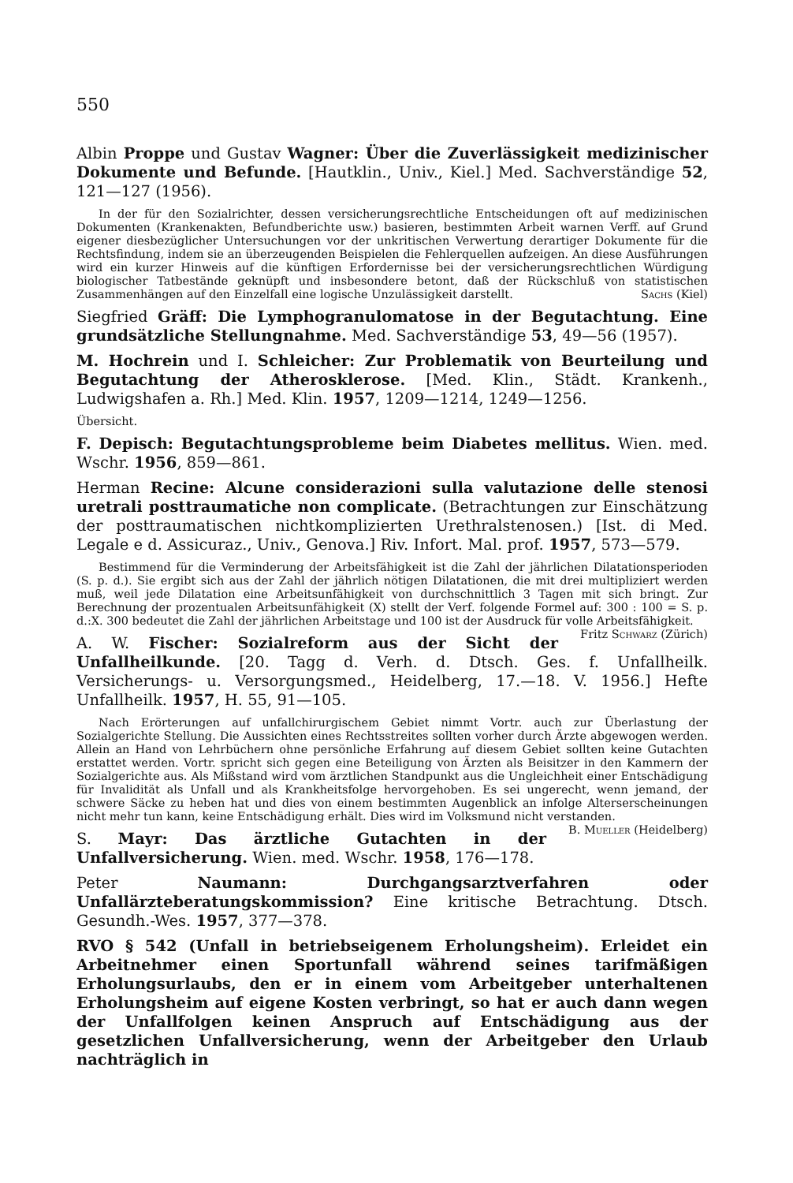550
Albin Proppe und Gustav Wagner: Über die Zuverlässigkeit medizinischer Dokumente und Befunde. [Hautklin., Univ., Kiel.] Med. Sachverständige 52, 121—127 (1956).
In der für den Sozialrichter, dessen versicherungsrechtliche Entscheidungen oft auf medizinischen Dokumenten (Krankenakten, Befundberichte usw.) basieren, bestimmten Arbeit warnen Verff. auf Grund eigener diesbezüglicher Untersuchungen vor der unkritischen Verwertung derartiger Dokumente für die Rechtsfindung, indem sie an überzeugenden Beispielen die Fehlerquellen aufzeigen. An diese Ausführungen wird ein kurzer Hinweis auf die künftigen Erfordernisse bei der versicherungsrechtlichen Würdigung biologischer Tatbestände geknüpft und insbesondere betont, daß der Rückschluß von statistischen Zusammenhängen auf den Einzelfall eine logische Unzulässigkeit darstellt. Sachs (Kiel)
Siegfried Gräff: Die Lymphogranulomatose in der Begutachtung. Eine grundsätzliche Stellungnahme. Med. Sachverständige 53, 49—56 (1957).
M. Hochrein und I. Schleicher: Zur Problematik von Beurteilung und Begutachtung der Atherosklerose. [Med. Klin., Städt. Krankenh., Ludwigshafen a. Rh.] Med. Klin. 1957, 1209—1214, 1249—1256.
Übersicht.
F. Depisch: Begutachtungsprobleme beim Diabetes mellitus. Wien. med. Wschr. 1956, 859—861.
Herman Recine: Alcune considerazioni sulla valutazione delle stenosi uretrali posttraumatiche non complicate. (Betrachtungen zur Einschätzung der posttraumatischen nichtkomplizierten Urethralstenosen.) [Ist. di Med. Legale e d. Assicuraz., Univ., Genova.] Riv. Infort. Mal. prof. 1957, 573—579.
Bestimmend für die Verminderung der Arbeitsfähigkeit ist die Zahl der jährlichen Dilatationsperioden (S. p. d.). Sie ergibt sich aus der Zahl der jährlich nötigen Dilatationen, die mit drei multipliziert werden muß, weil jede Dilatation eine Arbeitsunfähigkeit von durchschnittlich 3 Tagen mit sich bringt. Zur Berechnung der prozentualen Arbeitsunfähigkeit (X) stellt der Verf. folgende Formel auf: 300 : 100 = S. p. d.:X. 300 bedeutet die Zahl der jährlichen Arbeitstage und 100 ist der Ausdruck für volle Arbeitsfähigkeit. Fritz Schwarz (Zürich)
A. W. Fischer: Sozialreform aus der Sicht der Unfallheilkunde. [20. Tagg d. Verh. d. Dtsch. Ges. f. Unfallheilk. Versicherungs- u. Versorgungsmed., Heidelberg, 17.—18. V. 1956.] Hefte Unfallheilk. 1957, H. 55, 91—105.
Nach Erörterungen auf unfallchirurgischem Gebiet nimmt Vortr. auch zur Überlastung der Sozialgerichte Stellung. Die Aussichten eines Rechtsstreites sollten vorher durch Ärzte abgewogen werden. Allein an Hand von Lehrbüchern ohne persönliche Erfahrung auf diesem Gebiet sollten keine Gutachten erstattet werden. Vortr. spricht sich gegen eine Beteiligung von Ärzten als Beisitzer in den Kammern der Sozialgerichte aus. Als Mißstand wird vom ärztlichen Standpunkt aus die Ungleichheit einer Entschädigung für Invalidität als Unfall und als Krankheitsfolge hervorgehoben. Es sei ungerecht, wenn jemand, der schwere Säcke zu heben hat und dies von einem bestimmten Augenblick an infolge Alterserscheinungen nicht mehr tun kann, keine Entschädigung erhält. Dies wird im Volksmund nicht verstanden. B. Mueller (Heidelberg)
S. Mayr: Das ärztliche Gutachten in der Unfallversicherung. Wien. med. Wschr. 1958, 176—178.
Peter Naumann: Durchgangsarztverfahren oder Unfallärzteberatungskommission? Eine kritische Betrachtung. Dtsch. Gesundh.-Wes. 1957, 377—378.
RVO § 542 (Unfall in betriebseigenem Erholungsheim). Erleidet ein Arbeitnehmer einen Sportunfall während seines tarifmäßigen Erholungsurlaubs, den er in einem vom Arbeitgeber unterhaltenen Erholungsheim auf eigene Kosten verbringt, so hat er auch dann wegen der Unfallfolgen keinen Anspruch auf Entschädigung aus der gesetzlichen Unfallversicherung, wenn der Arbeitgeber den Urlaub nachträglich in